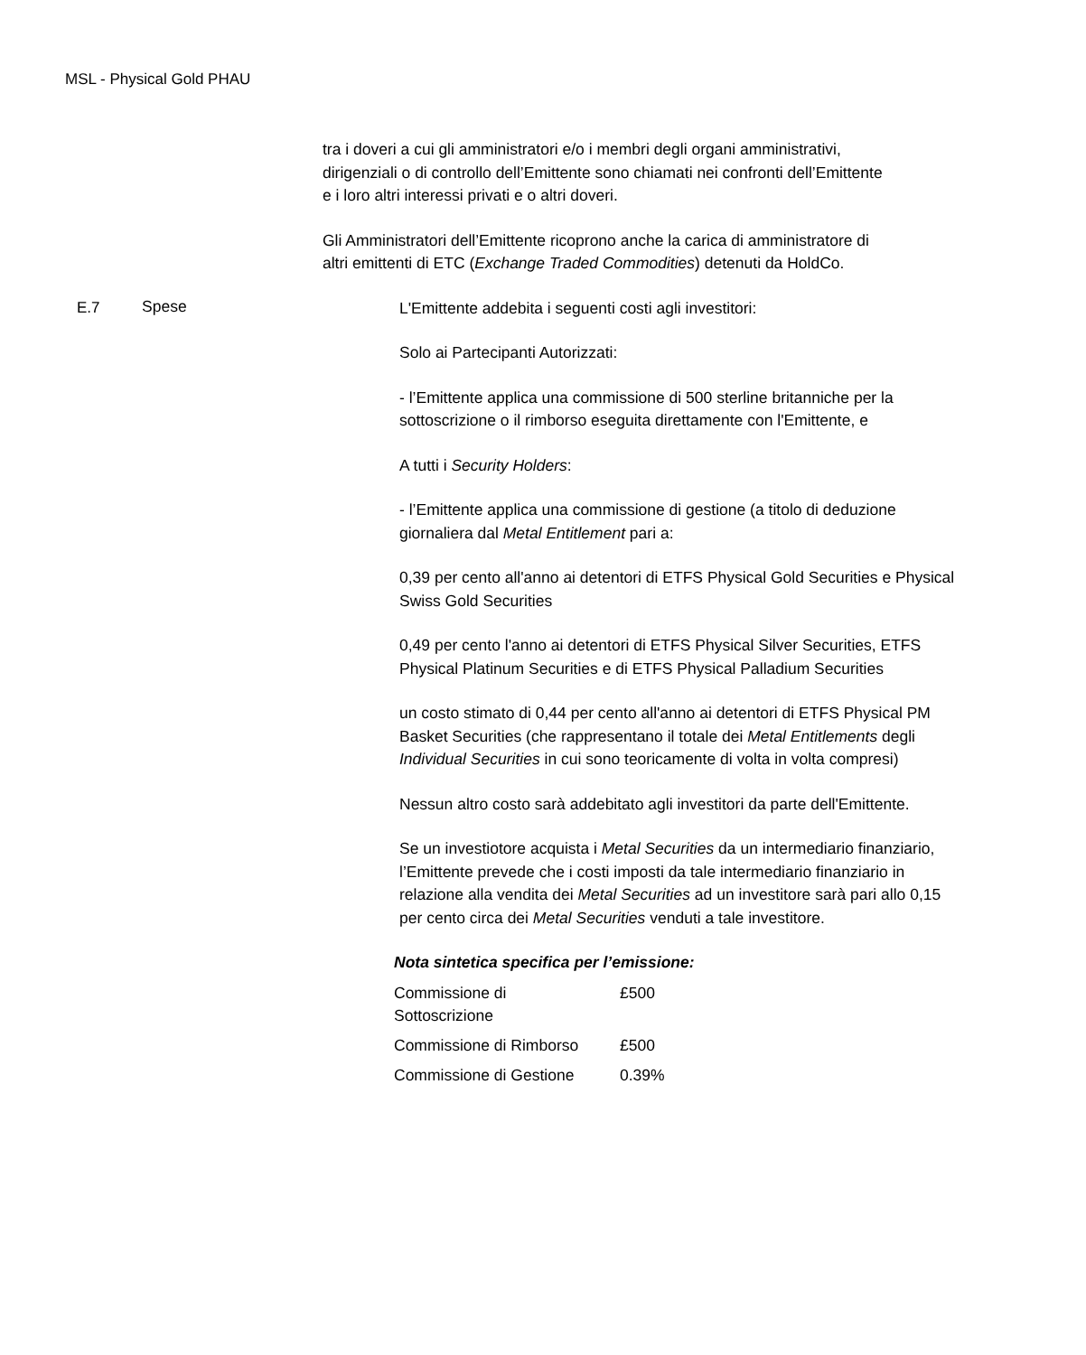MSL - Physical Gold PHAU
tra i doveri a cui gli amministratori e/o i membri degli organi amministrativi, dirigenziali o di controllo dell’Emittente sono chiamati nei confronti dell’Emittente e i loro altri interessi privati e o altri doveri.
Gli Amministratori dell’Emittente ricoprono anche la carica di amministratore di altri emittenti di ETC (Exchange Traded Commodities) detenuti da HoldCo.
E.7 Spese
L'Emittente addebita i seguenti costi agli investitori:
Solo ai Partecipanti Autorizzati:
- l’Emittente applica una commissione di 500 sterline britanniche per la sottoscrizione o il rimborso eseguita direttamente con l'Emittente, e
A tutti i Security Holders:
- l’Emittente applica una commissione di gestione (a titolo di deduzione giornaliera dal Metal Entitlement pari a:
0,39 per cento all'anno ai detentori di ETFS Physical Gold Securities e Physical Swiss Gold Securities
0,49 per cento l'anno ai detentori di ETFS Physical Silver Securities, ETFS Physical Platinum Securities e di ETFS Physical Palladium Securities
un costo stimato di 0,44 per cento all'anno ai detentori di ETFS Physical PM Basket Securities (che rappresentano il totale dei Metal Entitlements degli Individual Securities in cui sono teoricamente di volta in volta compresi)
Nessun altro costo sarà addebitato agli investitori da parte dell'Emittente.
Se un investiotore acquista i Metal Securities da un intermediario finanziario, l’Emittente prevede che i costi imposti da tale intermediario finanziario in relazione alla vendita dei Metal Securities ad un investitore sarà pari allo 0,15 per cento circa dei Metal Securities venduti a tale investitore.
Nota sintetica specifica per l’emissione:
| Commissione di Sottoscrizione | £500 |
| Commissione di Rimborso | £500 |
| Commissione di Gestione | 0.39% |